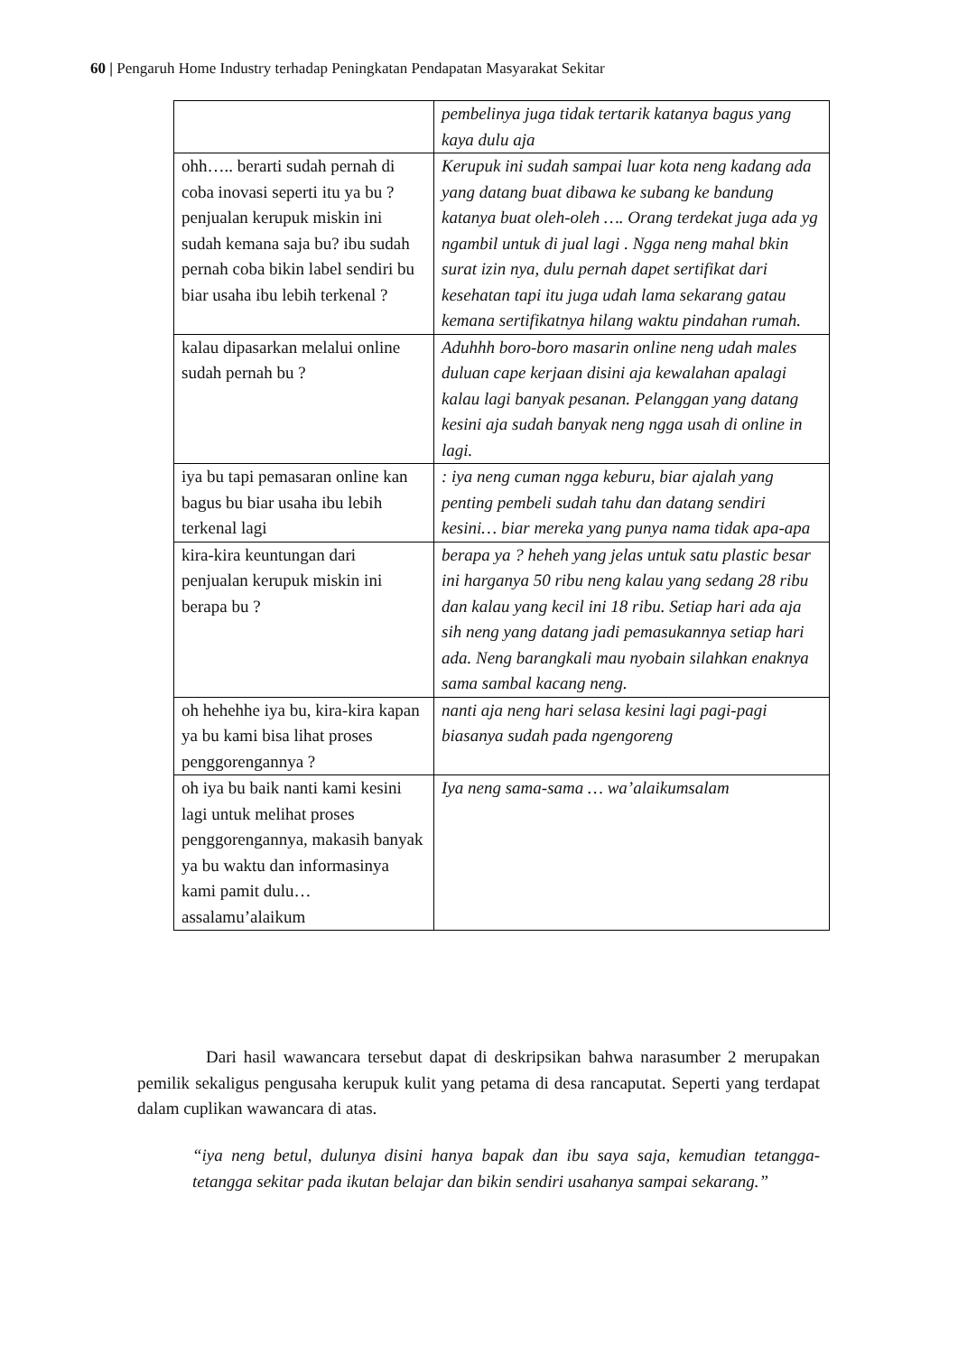60 | Pengaruh Home Industry terhadap Peningkatan Pendapatan Masyarakat Sekitar
| | pembelinya juga tidak tertarik katanya bagus yang kaya dulu aja |
| ohh….. berarti sudah pernah di coba inovasi seperti itu ya bu ?penjualan kerupuk miskin ini sudah kemana saja bu? ibu sudah pernah coba bikin label sendiri bu biar usaha ibu lebih terkenal ? | Kerupuk ini sudah sampai luar kota neng kadang ada yang datang buat dibawa ke subang ke bandung katanya buat oleh-oleh …. Orang terdekat juga ada yg ngambil untuk di jual lagi . Ngga neng mahal bkin surat izin nya, dulu pernah dapet sertifikat dari kesehatan tapi itu juga udah lama sekarang gatau kemana sertifikatnya hilang waktu pindahan rumah. |
| kalau dipasarkan melalui online sudah pernah bu ? | Aduhhh boro-boro masarin online neng udah males duluan cape kerjaan disini aja kewalahan apalagi kalau lagi banyak pesanan. Pelanggan yang datang kesini aja sudah banyak neng ngga usah di online in lagi. |
| iya bu tapi pemasaran online kan bagus bu biar usaha ibu lebih terkenal lagi | : iya neng cuman ngga keburu, biar ajalah yang penting pembeli sudah tahu dan datang sendiri kesini… biar mereka yang punya nama tidak apa-apa |
| kira-kira keuntungan dari penjualan kerupuk miskin ini berapa bu ? | berapa ya ? heheh yang jelas untuk satu plastic besar ini harganya 50 ribu neng kalau yang sedang 28 ribu dan kalau yang kecil ini 18 ribu. Setiap hari ada aja sih neng yang datang jadi pemasukannya setiap hari ada. Neng barangkali mau nyobain silahkan enaknya sama sambal kacang neng. |
| oh hehehhe iya bu, kira-kira kapan ya bu kami bisa lihat proses penggorengannya ? | nanti aja neng hari selasa kesini lagi pagi-pagi biasanya sudah pada ngengoreng |
| oh iya bu baik nanti kami kesini lagi untuk melihat proses penggorengannya, makasih banyak ya bu waktu dan informasinya kami pamit dulu… assalamu’alaikum | Iya neng sama-sama … wa’alaikumsalam |
Dari hasil wawancara tersebut dapat di deskripsikan bahwa narasumber 2 merupakan pemilik sekaligus pengusaha kerupuk kulit yang petama di desa rancaputat. Seperti yang terdapat dalam cuplikan wawancara di atas.
“iya neng betul, dulunya disini hanya bapak dan ibu saya saja, kemudian tetangga-tetangga sekitar pada ikutan belajar dan bikin sendiri usahanya sampai sekarang.”